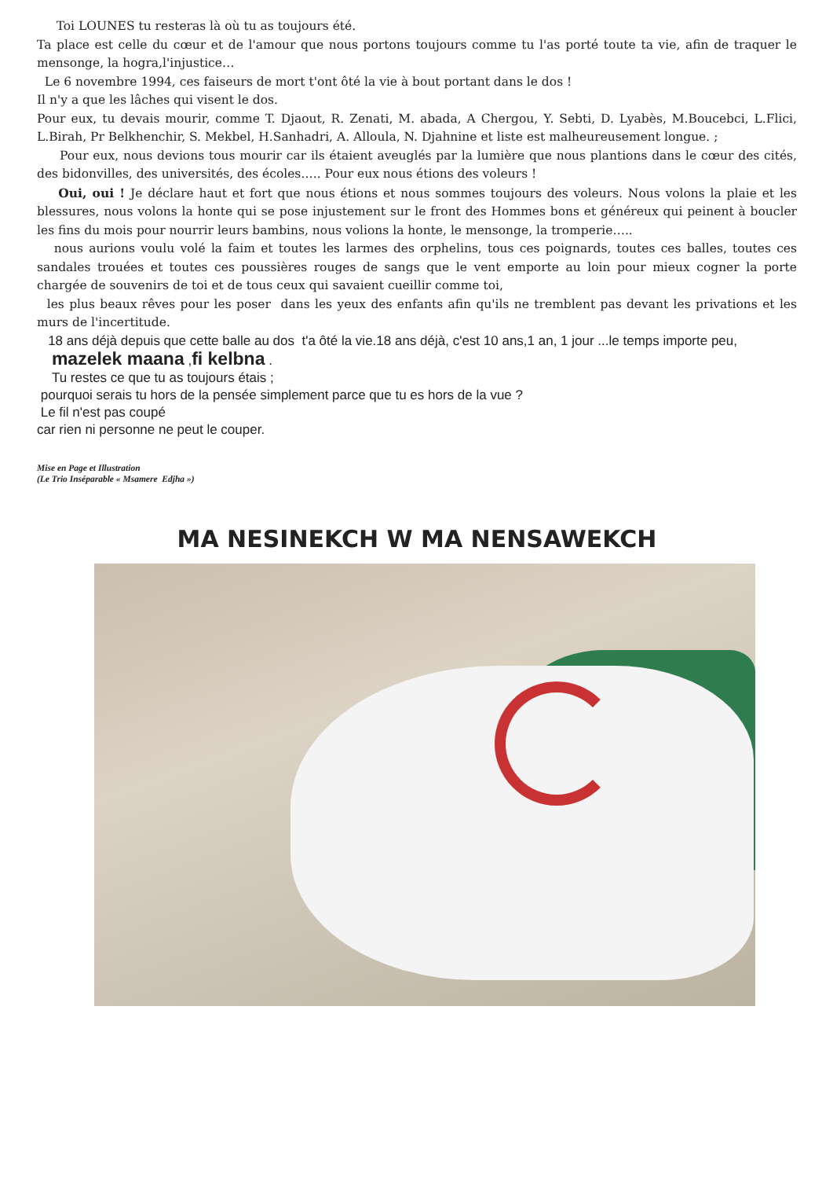Toi LOUNES tu resteras là où tu as toujours été.
Ta place est celle du cœur et de l'amour que nous portons toujours comme tu l'as porté toute ta vie, afin de traquer le mensonge, la hogra,l'injustice…
Le 6 novembre 1994, ces faiseurs de mort t'ont ôté la vie à bout portant dans le dos !
Il n'y a que les lâches qui visent le dos.
Pour eux, tu devais mourir, comme T. Djaout, R. Zenati, M. abada, A Chergou, Y. Sebti, D. Lyabès, M.Boucebci, L.Flici, L.Birah, Pr Belkhenchir, S. Mekbel, H.Sanhadri, A. Alloula, N. Djahnine et liste est malheureusement longue. ;
Pour eux, nous devions tous mourir car ils étaient aveuglés par la lumière que nous plantions dans le cœur des cités, des bidonvilles, des universités, des écoles….. Pour eux nous étions des voleurs !
Oui, oui ! Je déclare haut et fort que nous étions et nous sommes toujours des voleurs. Nous volons la plaie et les blessures, nous volons la honte qui se pose injustement sur le front des Hommes bons et généreux qui peinent à boucler les fins du mois pour nourrir leurs bambins, nous volions la honte, le mensonge, la tromperie…..
nous aurions voulu volé la faim et toutes les larmes des orphelins, tous ces poignards, toutes ces balles, toutes ces sandales trouées et toutes ces poussières rouges de sangs que le vent emporte au loin pour mieux cogner la porte chargée de souvenirs de toi et de tous ceux qui savaient cueillir comme toi,
les plus beaux rêves pour les poser dans les yeux des enfants afin qu'ils ne tremblent pas devant les privations et les murs de l'incertitude.
18 ans déjà depuis que cette balle au dos t'a ôté la vie.18 ans déjà, c'est 10 ans,1 an, 1 jour ...le temps importe peu,
mazelek maana ,fi kelbna .
Tu restes ce que tu as toujours étais ;
pourquoi serais tu hors de la pensée simplement parce que tu es hors de la vue ?
Le fil n'est pas coupé
car rien ni personne ne peut le couper.
Mise en Page et Illustration
(Le Trio Inséparable « Msamere Edjha »)
MA NESINEKCH W MA NENSAWEKCH